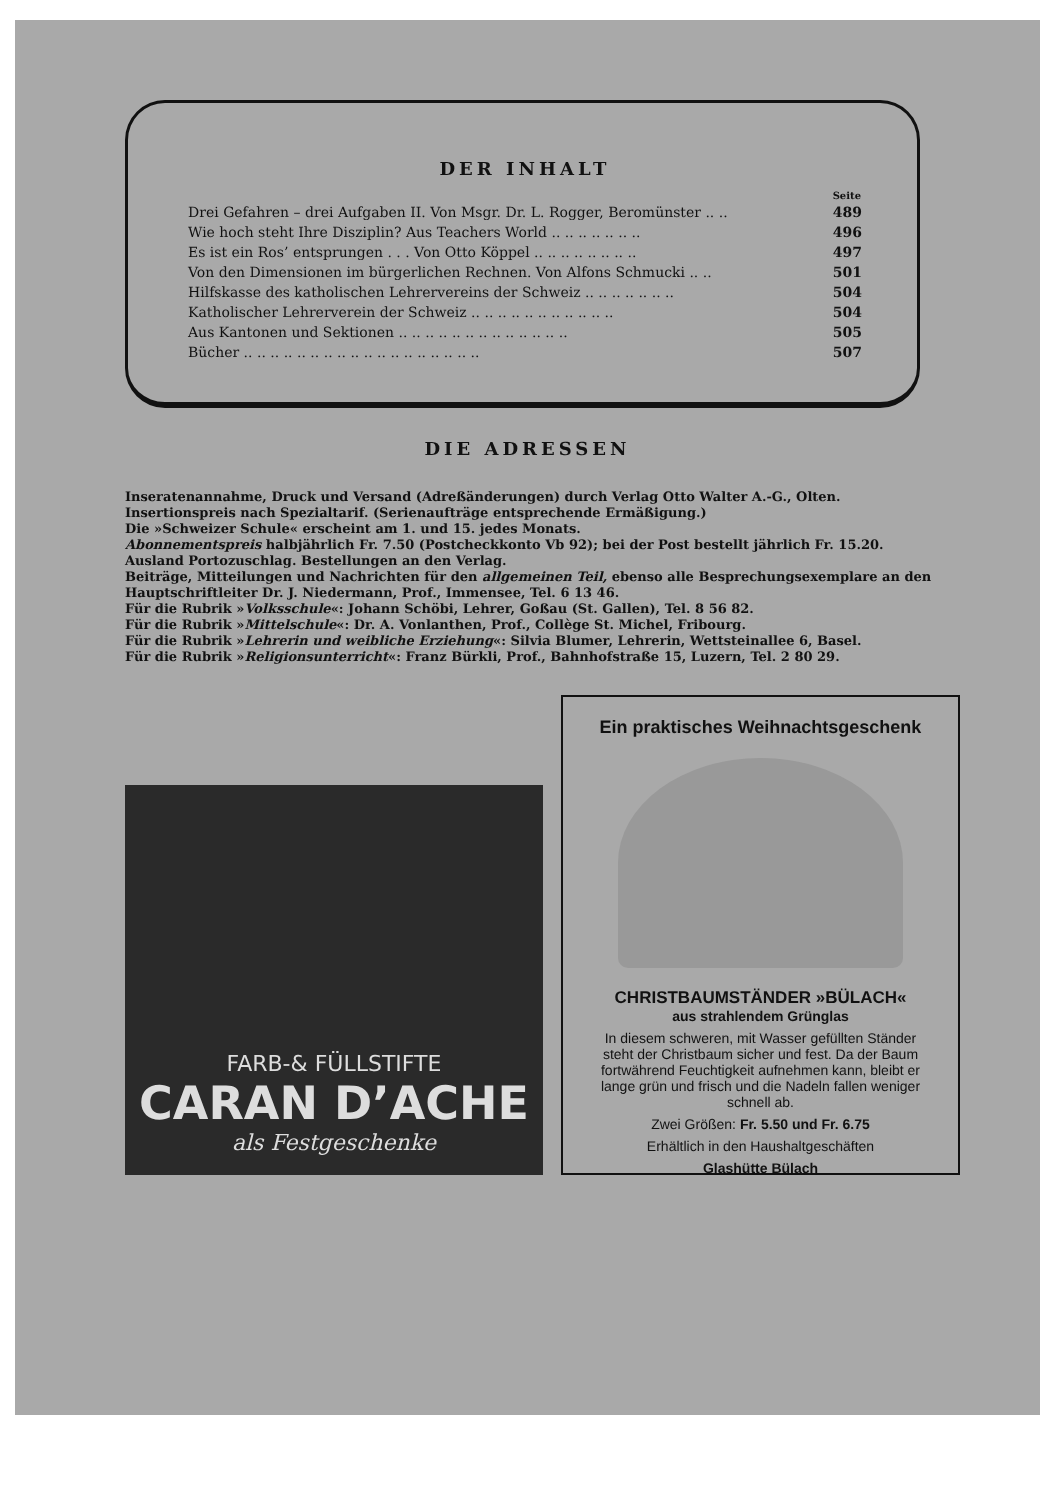DER INHALT
| | Seite |
| Drei Gefahren – drei Aufgaben II. Von Msgr. Dr. L. Rogger, Beromünster .. .. | 489 |
| Wie hoch steht Ihre Disziplin? Aus Teachers World .. .. .. .. .. .. .. | 496 |
| Es ist ein Ros’ entsprungen . . . Von Otto Köppel .. .. .. .. .. .. .. .. | 497 |
| Von den Dimensionen im bürgerlichen Rechnen. Von Alfons Schmucki .. .. | 501 |
| Hilfskasse des katholischen Lehrervereins der Schweiz .. .. .. .. .. .. .. | 504 |
| Katholischer Lehrerverein der Schweiz .. .. .. .. .. .. .. .. .. .. .. | 504 |
| Aus Kantonen und Sektionen .. .. .. .. .. .. .. .. .. .. .. .. .. | 505 |
| Bücher .. .. .. .. .. .. .. .. .. .. .. .. .. .. .. .. .. .. | 507 |
DIE ADRESSEN
Inseratenannahme, Druck und Versand (Adreßänderungen) durch Verlag Otto Walter A.-G., Olten.
Insertionspreis nach Spezialtarif. (Serienaufträge entsprechende Ermäßigung.)
Die »Schweizer Schule« erscheint am 1. und 15. jedes Monats.
Abonnementspreis halbjährlich Fr. 7.50 (Postcheckkonto Vb 92); bei der Post bestellt jährlich Fr. 15.20.
Ausland Portozuschlag. Bestellungen an den Verlag.
Beiträge, Mitteilungen und Nachrichten für den allgemeinen Teil, ebenso alle Besprechungsexemplare an den Hauptschriftleiter Dr. J. Niedermann, Prof., Immensee, Tel. 6 13 46.
Für die Rubrik »Volksschule«: Johann Schöbi, Lehrer, Goßau (St. Gallen), Tel. 8 56 82.
Für die Rubrik »Mittelschule«: Dr. A. Vonlanthen, Prof., Collège St. Michel, Fribourg.
Für die Rubrik »Lehrerin und weibliche Erziehung«: Silvia Blumer, Lehrerin, Wettsteinallee 6, Basel.
Für die Rubrik »Religionsunterricht«: Franz Bürkli, Prof., Bahnhofstraße 15, Luzern, Tel. 2 80 29.
FARB-& FÜLLSTIFTE
CARAN D’ACHE
als Festgeschenke
Ein praktisches Weihnachtsgeschenk
CHRISTBAUMSTÄNDER »BÜLACH«
aus strahlendem Grünglas
In diesem schweren, mit Wasser gefüllten Ständer steht der Christbaum sicher und fest. Da der Baum fortwährend Feuchtigkeit aufnehmen kann, bleibt er lange grün und frisch und die Nadeln fallen weniger schnell ab.
Zwei Größen: Fr. 5.50 und Fr. 6.75
Erhältlich in den Haushaltgeschäften
Glashütte Bülach